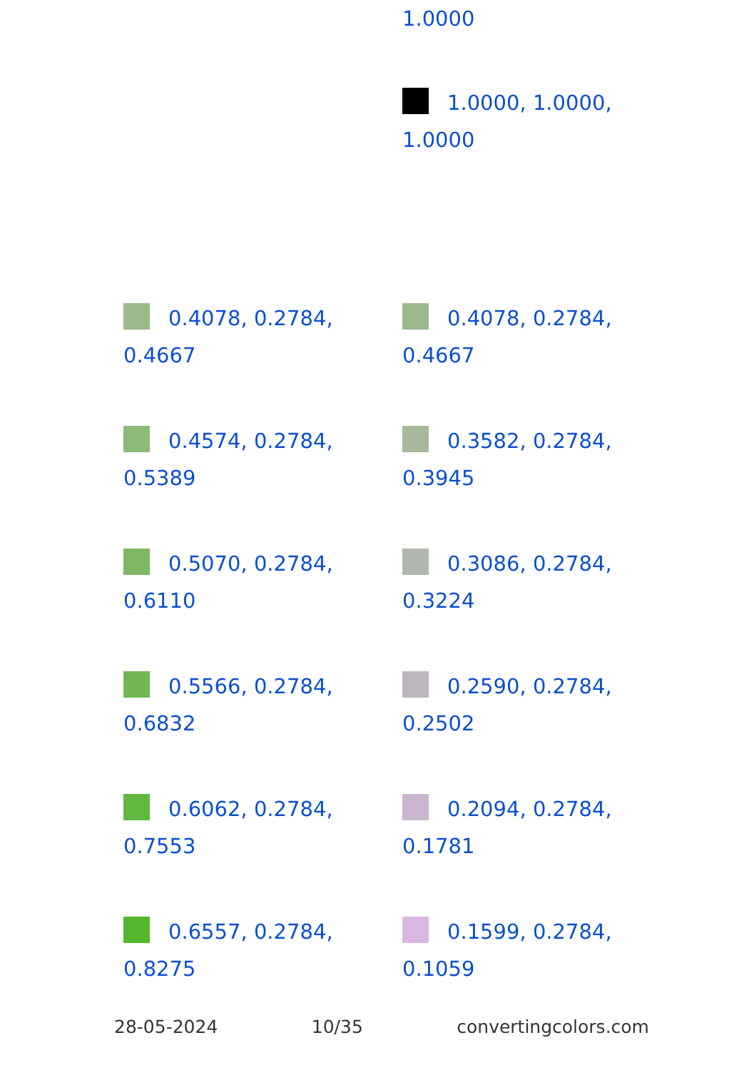1.0000
1.0000, 1.0000, 1.0000
0.4078, 0.2784, 0.4667 0.4078, 0.2784, 0.4667
0.4574, 0.2784, 0.5389 0.3582, 0.2784, 0.3945
0.5070, 0.2784, 0.6110 0.3086, 0.2784, 0.3224
0.5566, 0.2784, 0.6832 0.2590, 0.2784, 0.2502
0.6062, 0.2784, 0.7553 0.2094, 0.2784, 0.1781
0.6557, 0.2784, 0.8275 0.1599, 0.2784, 0.1059
28-05-2024 10/35 convertingcolors.com